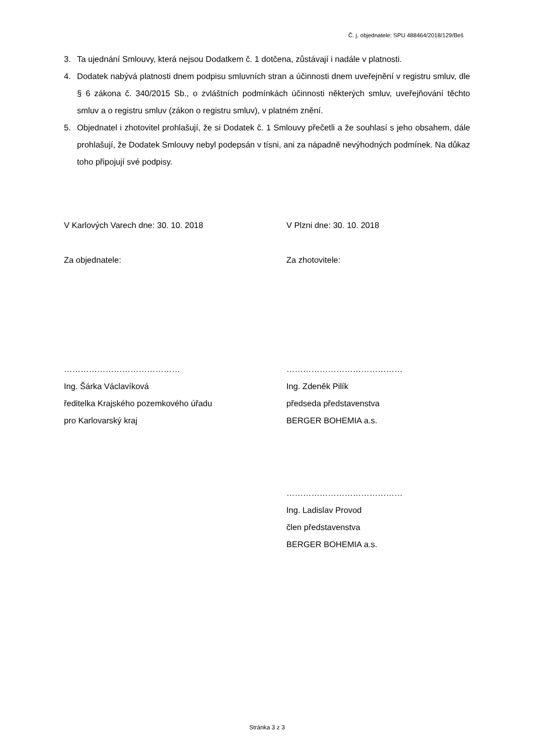Č. j. objednatele: SPU 488464/2018/129/Beš
3. Ta ujednání Smlouvy, která nejsou Dodatkem č. 1 dotčena, zůstávají i nadále v platnosti.
4. Dodatek nabývá platnosti dnem podpisu smluvních stran a účinnosti dnem uveřejnění v registru smluv, dle § 6 zákona č. 340/2015 Sb., o zvláštních podmínkách účinnosti některých smluv, uveřejňování těchto smluv a o registru smluv (zákon o registru smluv), v platném znění.
5. Objednatel i zhotovitel prohlašují, že si Dodatek č. 1 Smlouvy přečetli a že souhlasí s jeho obsahem, dále prohlašují, že Dodatek Smlouvy nebyl podepsán v tísni, ani za nápadně nevýhodných podmínek. Na důkaz toho připojují své podpisy.
V Karlových Varech dne: 30. 10. 2018 V Plzni dne: 30. 10. 2018
Za objednatele: Za zhotovitele:
……………………………………
Ing. Šárka Václavíková
ředitelka Krajského pozemkového úřadu
pro Karlovarský kraj
……………………………………
Ing. Zdeněk Pilík
předseda představenstva
BERGER BOHEMIA a.s.
……………………………………
Ing. Ladislav Provod
člen představenstva
BERGER BOHEMIA a.s.
Stránka 3 z 3